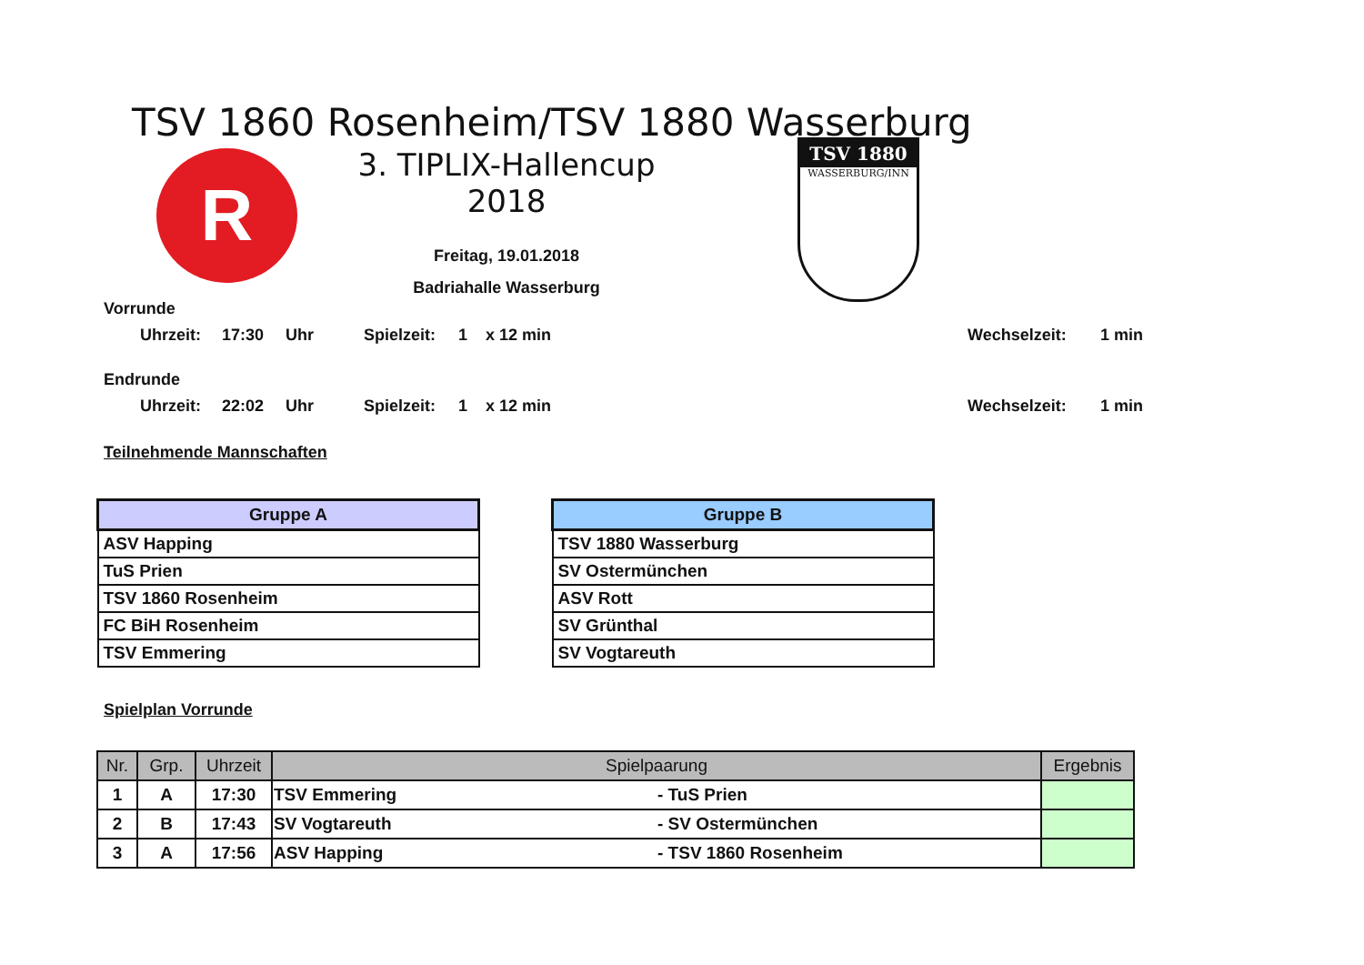TSV 1860 Rosenheim/TSV 1880 Wasserburg
R
3. TIPLIX-Hallencup 2018
Freitag, 19.01.2018
Badriahalle Wasserburg
TSV 1880
WASSERBURG/INN
Vorrunde
Uhrzeit: 17:30 Uhr Spielzeit: 1 x 12 min Wechselzeit: 1 min
Endrunde
Uhrzeit: 22:02 Uhr Spielzeit: 1 x 12 min Wechselzeit: 1 min
Teilnehmende Mannschaften
| Gruppe A |
| --- |
| ASV Happing |
| TuS Prien |
| TSV 1860 Rosenheim |
| FC BiH Rosenheim |
| TSV Emmering |
| Gruppe B |
| --- |
| TSV 1880 Wasserburg |
| SV Ostermünchen |
| ASV Rott |
| SV Grünthal |
| SV Vogtareuth |
Spielplan Vorrunde
| Nr. | Grp. | Uhrzeit | Spielpaarung | | Ergebnis |
| --- | --- | --- | --- | --- | --- |
| 1 | A | 17:30 | TSV Emmering | - TuS Prien | |
| 2 | B | 17:43 | SV Vogtareuth | - SV Ostermünchen | |
| 3 | A | 17:56 | ASV Happing | - TSV 1860 Rosenheim | |